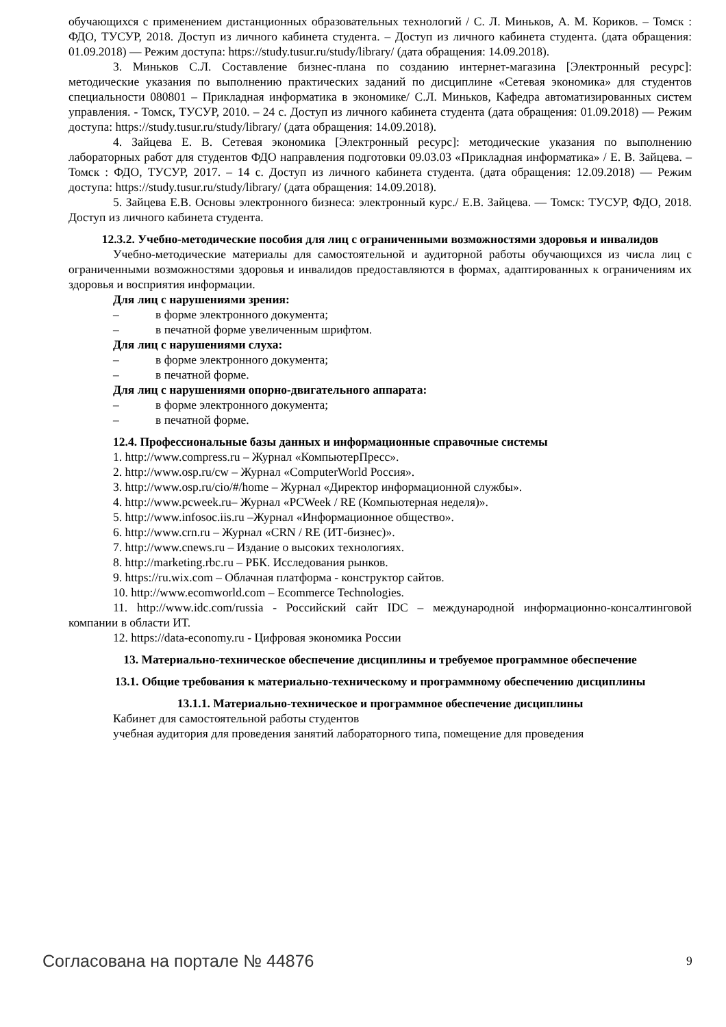обучающихся с применением дистанционных образовательных технологий / С. Л. Миньков, А. М. Кориков. – Томск : ФДО, ТУСУР, 2018. Доступ из личного кабинета студента. – Доступ из личного кабинета студента. (дата обращения: 01.09.2018) — Режим доступа: https://study.tusur.ru/study/library/ (дата обращения: 14.09.2018).
3. Миньков С.Л. Составление бизнес-плана по созданию интернет-магазина [Электронный ресурс]: методические указания по выполнению практических заданий по дисциплине «Сетевая экономика» для студентов специальности 080801 – Прикладная информатика в экономике/ С.Л. Миньков, Кафедра автоматизированных систем управления. - Томск, ТУСУР, 2010. – 24 с. Доступ из личного кабинета студента (дата обращения: 01.09.2018) — Режим доступа: https://study.tusur.ru/study/library/ (дата обращения: 14.09.2018).
4. Зайцева Е. В. Сетевая экономика [Электронный ресурс]: методические указания по выполнению лабораторных работ для студентов ФДО направления подготовки 09.03.03 «Прикладная информатика» / Е. В. Зайцева. – Томск : ФДО, ТУСУР, 2017. – 14 с. Доступ из личного кабинета студента. (дата обращения: 12.09.2018) — Режим доступа: https://study.tusur.ru/study/library/ (дата обращения: 14.09.2018).
5. Зайцева Е.В. Основы электронного бизнеса: электронный курс./ Е.В. Зайцева. — Томск: ТУСУР, ФДО, 2018. Доступ из личного кабинета студента.
12.3.2. Учебно-методические пособия для лиц с ограниченными возможностями здоровья и инвалидов
Учебно-методические материалы для самостоятельной и аудиторной работы обучающихся из числа лиц с ограниченными возможностями здоровья и инвалидов предоставляются в формах, адаптированных к ограничениям их здоровья и восприятия информации.
Для лиц с нарушениями зрения:
– в форме электронного документа;
– в печатной форме увеличенным шрифтом.
Для лиц с нарушениями слуха:
– в форме электронного документа;
– в печатной форме.
Для лиц с нарушениями опорно-двигательного аппарата:
– в форме электронного документа;
– в печатной форме.
12.4. Профессиональные базы данных и информационные справочные системы
1. http://www.compress.ru – Журнал «КомпьютерПресс».
2. http://www.osp.ru/cw – Журнал «ComputerWorld Россия».
3. http://www.osp.ru/cio/#/home – Журнал «Директор информационной службы».
4. http://www.pcweek.ru– Журнал «PCWeek / RE (Компьютерная неделя)».
5. http://www.infosoc.iis.ru –Журнал «Информационное общество».
6. http://www.crn.ru – Журнал «CRN / RE (ИТ-бизнес)».
7. http://www.cnews.ru – Издание о высоких технологиях.
8. http://marketing.rbc.ru – РБК. Исследования рынков.
9. https://ru.wix.com – Облачная платформа - конструктор сайтов.
10. http://www.ecomworld.com – Ecommerce Technologies.
11. http://www.idc.com/russia - Российский сайт IDC – международной информационно-консалтинговой компании в области ИТ.
12. https://data-economy.ru - Цифровая экономика России
13. Материально-техническое обеспечение дисциплины и требуемое программное обеспечение
13.1. Общие требования к материально-техническому и программному обеспечению дисциплины
13.1.1. Материально-техническое и программное обеспечение дисциплины
Кабинет для самостоятельной работы студентов
учебная аудитория для проведения занятий лабораторного типа, помещение для проведения
Согласована на портале № 44876 9